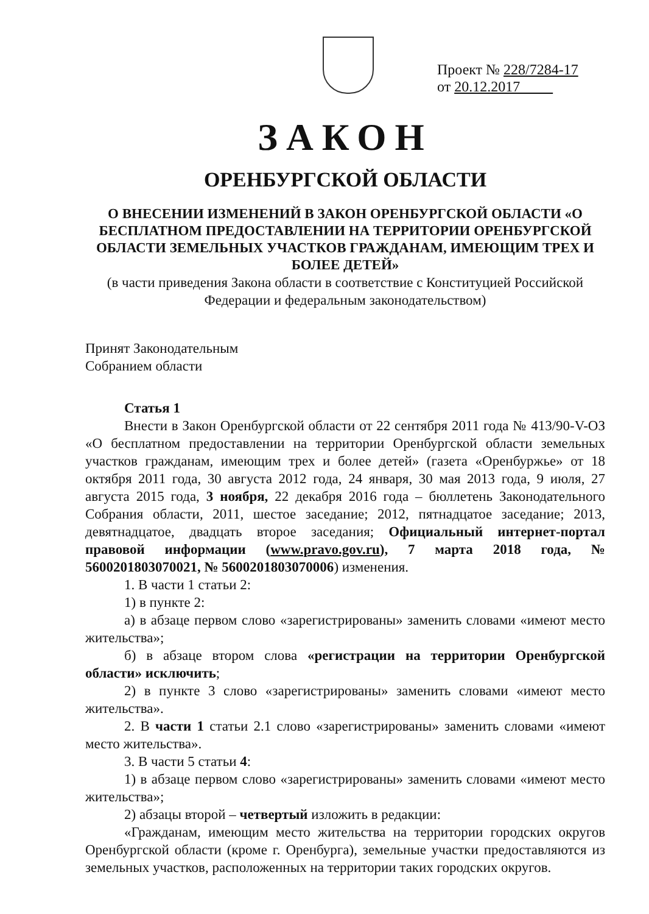Проект № 228/7284-17
от 20.12.2017
ЗАКОН
ОРЕНБУРГСКОЙ ОБЛАСТИ
О ВНЕСЕНИИ ИЗМЕНЕНИЙ В ЗАКОН ОРЕНБУРГСКОЙ ОБЛАСТИ «О БЕСПЛАТНОМ ПРЕДОСТАВЛЕНИИ НА ТЕРРИТОРИИ ОРЕНБУРГСКОЙ ОБЛАСТИ ЗЕМЕЛЬНЫХ УЧАСТКОВ ГРАЖДАНАМ, ИМЕЮЩИМ ТРЕХ И БОЛЕЕ ДЕТЕЙ»
(в части приведения Закона области в соответствие с Конституцией Российской Федерации и федеральным законодательством)
Принят Законодательным
Собранием области
Статья 1
Внести в Закон Оренбургской области от 22 сентября 2011 года № 413/90-V-ОЗ «О бесплатном предоставлении на территории Оренбургской области земельных участков гражданам, имеющим трех и более детей» (газета «Оренбуржье» от 18 октября 2011 года, 30 августа 2012 года, 24 января, 30 мая 2013 года, 9 июля, 27 августа 2015 года, 3 ноября, 22 декабря 2016 года – бюллетень Законодательного Собрания области, 2011, шестое заседание; 2012, пятнадцатое заседание; 2013, девятнадцатое, двадцать второе заседания; Официальный интернет-портал правовой информации (www.pravo.gov.ru), 7 марта 2018 года, № 5600201803070021, № 5600201803070006) изменения.
1. В части 1 статьи 2:
1) в пункте 2:
а) в абзаце первом слово «зарегистрированы» заменить словами «имеют место жительства»;
б) в абзаце втором слова «регистрации на территории Оренбургской области» исключить;
2) в пункте 3 слово «зарегистрированы» заменить словами «имеют место жительства».
2. В части 1 статьи 2.1 слово «зарегистрированы» заменить словами «имеют место жительства».
3. В части 5 статьи 4:
1) в абзаце первом слово «зарегистрированы» заменить словами «имеют место жительства»;
2) абзацы второй – четвертый изложить в редакции:
«Гражданам, имеющим место жительства на территории городских округов Оренбургской области (кроме г. Оренбурга), земельные участки предоставляются из земельных участков, расположенных на территории таких городских округов.